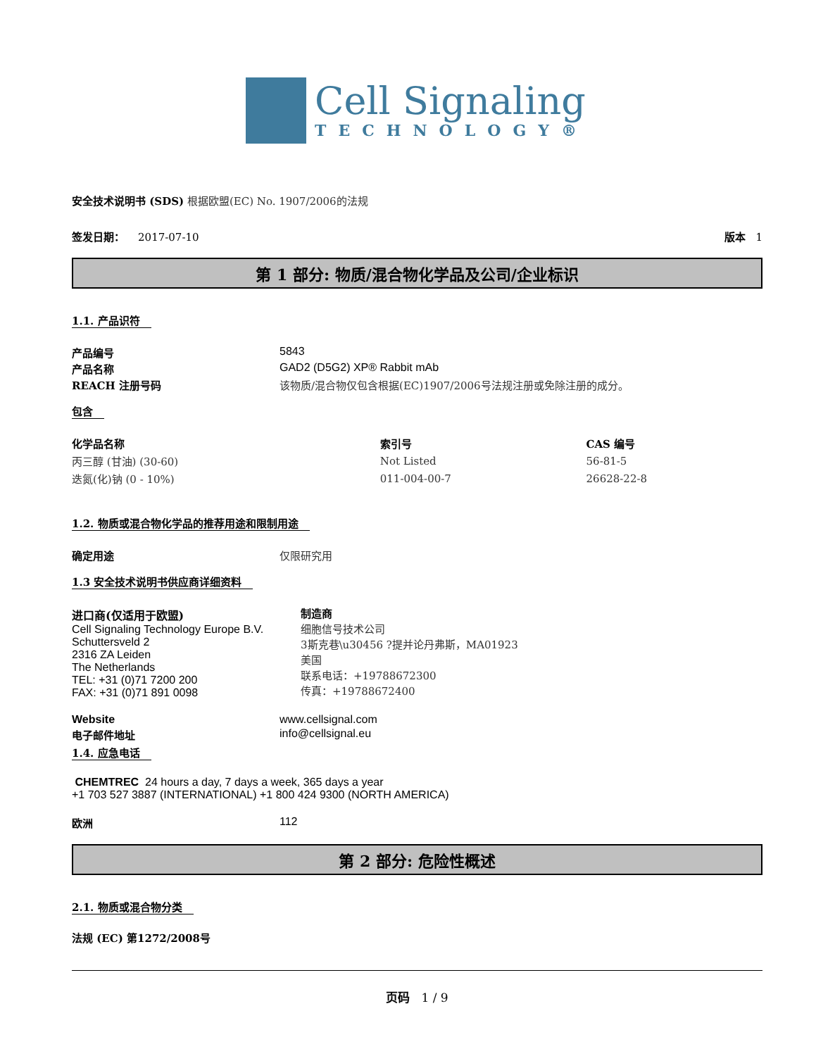Cell Signaling
TECHNOLOGY®
安全技术说明书 (SDS) 根据欧盟(EC) No. 1907/2006的法规
签发日期： 2017-07-10 版本 1
第 1 部分: 物质/混合物化学品及公司/企业标识
1.1. 产品识符
产品编号 5843
产品名称 GAD2 (D5G2) XP® Rabbit mAb
REACH 注册号码 该物质/混合物仅包含根据(EC)1907/2006号法规注册或免除注册的成分。
包含
| 化学品名称 | 索引号 | CAS 编号 |
| --- | --- | --- |
| 丙三醇 (甘油) (30-60) | Not Listed | 56-81-5 |
| 迭氮(化)钠 (0 - 10%) | 011-004-00-7 | 26628-22-8 |
1.2. 物质或混合物化学品的推荐用途和限制用途
确定用途 仅限研究用
1.3 安全技术说明书供应商详细资料
进口商(仅适用于欧盟)
Cell Signaling Technology Europe B.V.
Schuttersveld 2
2316 ZA Leiden
The Netherlands
TEL: +31 (0)71 7200 200
FAX: +31 (0)71 891 0098
制造商
细胞信号技术公司
3斯克巷\u30456 ?提并论丹弗斯，MA01923
美国
联系电话：+19788672300
传真：+19788672400
Website www.cellsignal.com
电子邮件地址 info@cellsignal.eu
1.4. 应急电话
CHEMTREC 24 hours a day, 7 days a week, 365 days a year
+1 703 527 3887 (INTERNATIONAL) +1 800 424 9300 (NORTH AMERICA)
欧洲 112
第 2 部分: 危险性概述
2.1. 物质或混合物分类
法规 (EC) 第1272/2008号
页码 1 / 9